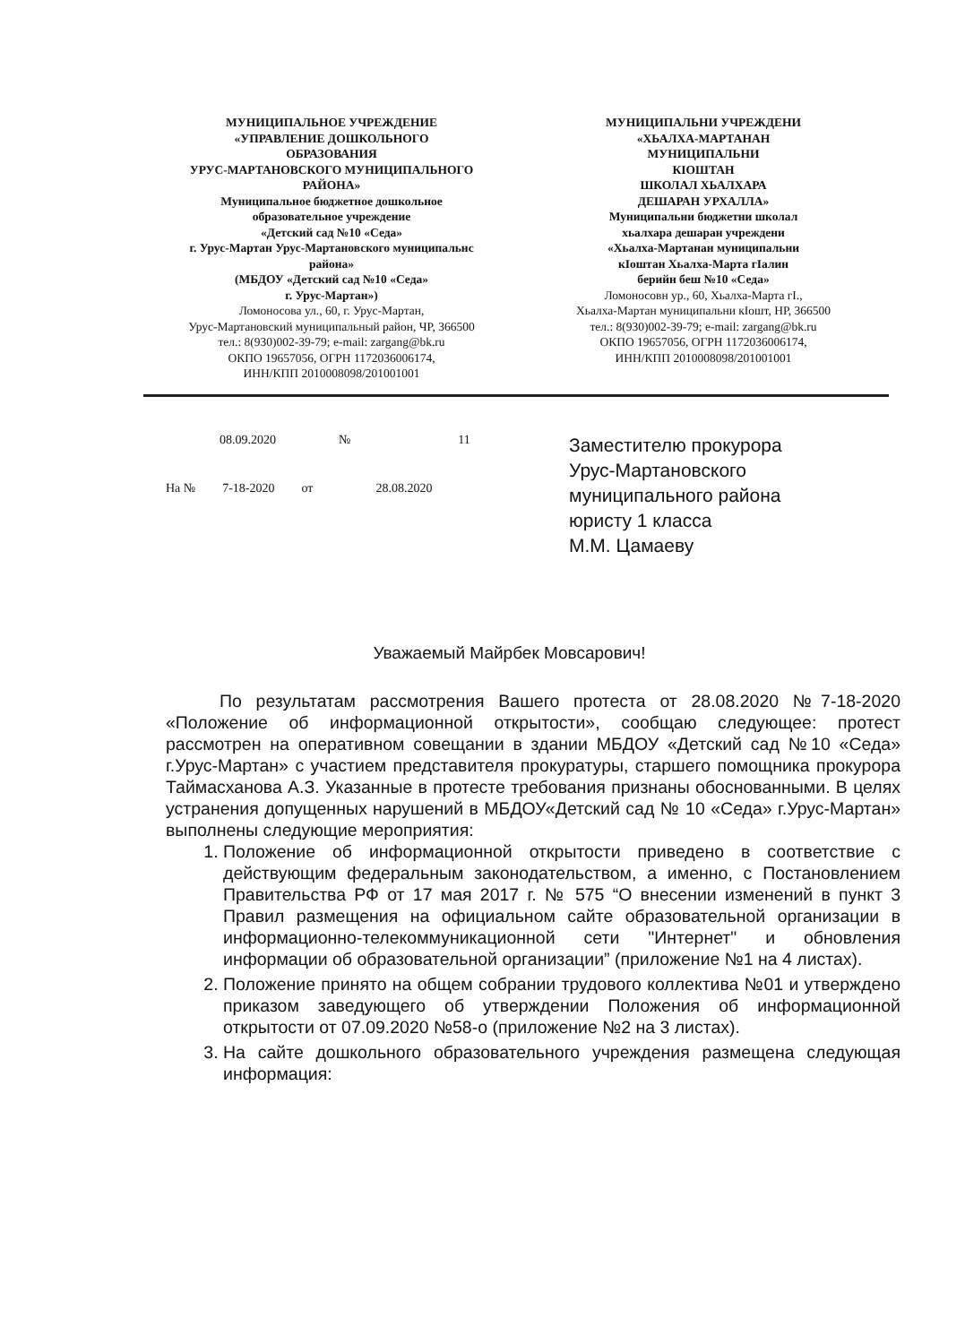МУНИЦИПАЛЬНОЕ УЧРЕЖДЕНИЕ
«УПРАВЛЕНИЕ ДОШКОЛЬНОГО
ОБРАЗОВАНИЯ
УРУС-МАРТАНОВСКОГО МУНИЦИПАЛЬНОГО
РАЙОНА»
Муниципальное бюджетное дошкольное
образовательное учреждение
«Детский сад №10 «Седа»
г. Урус-Мартан Урус-Мартановского муниципальнс
района»
(МБДОУ «Детский сад №10 «Седа»
г. Урус-Мартан»)
Ломоносова ул., 60, г. Урус-Мартан,
Урус-Мартановский муниципальный район, ЧР, 366500
тел.: 8(930)002-39-79; e-mail: zargang@bk.ru
ОКПО 19657056, ОГРН 1172036006174,
ИНН/КПП 2010008098/201001001
МУНИЦИПАЛЬНИ УЧРЕЖДЕНИ
«ХЬАЛХА-МАРТАНАН
МУНИЦИПАЛЬНИ
КIОШТАН
ШКОЛАЛ ХЬАЛХАРА
ДЕШАРАН УРХАЛЛА»
Муниципальни бюджетни школал
хьалхара дешаран учреждени
«Хьалха-Мартанан муниципальни
кIоштан Хьалха-Марта гIалин
берийн беш №10 «Седа»
Ломоносовн ур., 60, Хьалха-Марта гI.,
Хьалха-Мартан муниципальни кIошт, НР, 366500
тел.: 8(930)002-39-79; e-mail: zargang@bk.ru
ОКПО 19657056, ОГРН 1172036006174,
ИНН/КПП 2010008098/201001001
08.09.2020 № 11
На № 7-18-2020 от 28.08.2020
Заместителю прокурора
Урус-Мартановского
муниципального района
юристу 1 класса
М.М. Цамаеву
Уважаемый Майрбек Мовсарович!
По результатам рассмотрения Вашего протеста от 28.08.2020 №7-18-2020 «Положение об информационной открытости», сообщаю следующее: протест рассмотрен на оперативном совещании в здании МБДОУ «Детский сад №10 «Седа» г.Урус-Мартан» с участием представителя прокуратуры, старшего помощника прокурора Таймасханова А.З. Указанные в протесте требования признаны обоснованными. В целях устранения допущенных нарушений в МБДОУ«Детский сад № 10 «Седа» г.Урус-Мартан» выполнены следующие мероприятия:
1. Положение об информационной открытости приведено в соответствие с действующим федеральным законодательством, а именно, с Постановлением Правительства РФ от 17 мая 2017 г. № 575 “О внесении изменений в пункт 3 Правил размещения на официальном сайте образовательной организации в информационно-телекоммуникационной сети "Интернет" и обновления информации об образовательной организации” (приложение №1 на 4 листах).
2. Положение принято на общем собрании трудового коллектива №01 и утверждено приказом заведующего об утверждении Положения об информационной открытости от 07.09.2020 №58-о (приложение №2 на 3 листах).
3. На сайте дошкольного образовательного учреждения размещена следующая информация: